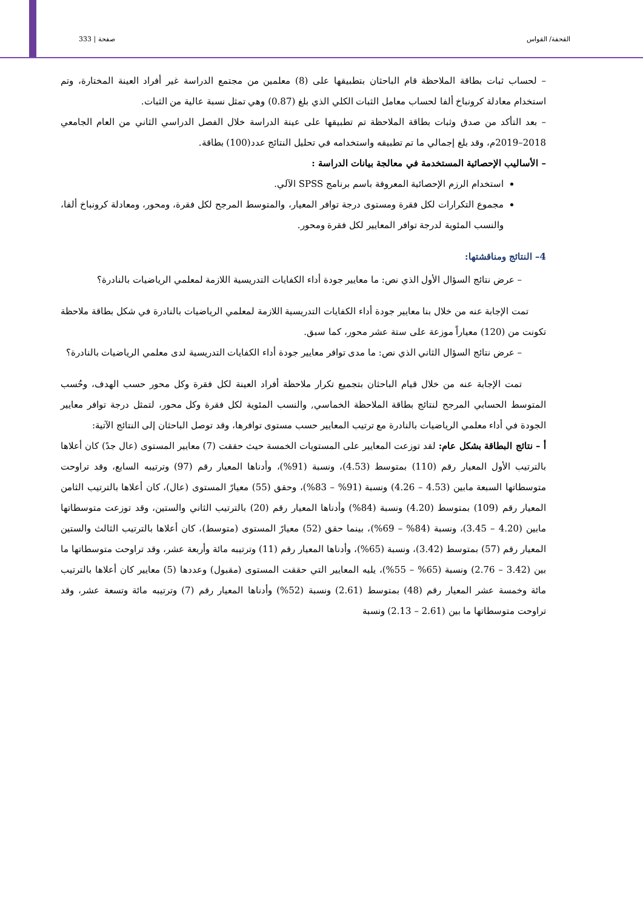القحفة/ القواس صفحة | 333
– لحساب ثبات بطاقة الملاحظة قام الباحثان بتطبيقها على (8) معلمين من مجتمع الدراسة غير أفراد العينة المختارة، وتم استخدام معادلة كرونباخ ألفا لحساب معامل الثبات الكلي الذي بلغ (0.87) وهي تمثل نسبة عالية من الثبات.
– بعد التأكد من صدق وثبات بطاقة الملاحظة تم تطبيقها على عينة الدراسة خلال الفصل الدراسي الثاني من العام الجامعي 2018–2019م، وقد بلغ إجمالي ما تم تطبيقه واستخدامه في تحليل النتائج عدد(100) بطاقة.
– الأساليب الإحصائية المستخدمة في معالجة بيانات الدراسة :
استخدام الرزم الإحصائية المعروفة باسم برنامج SPSS الآلي.
مجموع التكرارات لكل فقرة ومستوى درجة توافر المعيار، والمتوسط المرجح لكل فقرة، ومحور، ومعادلة كرونباخ ألفا، والنسب المئوية لدرجة توافر المعايير لكل فقرة ومحور.
4– النتائج ومناقشتها:
– عرض نتائج السؤال الأول الذي نص: ما معايير جودة أداء الكفايات التدريسية اللازمة لمعلمي الرياضيات بالنادرة؟
تمت الإجابة عنه من خلال بنا معايير جودة أداء الكفايات التدريسية اللازمة لمعلمي الرياضيات بالنادرة في شكل بطاقة ملاحظة تكونت من (120) معياراً موزعة على ستة عشر محور، كما سبق.
– عرض نتائج السؤال الثاني الذي نص: ما مدى توافر معايير جودة أداء الكفايات التدريسية لدى معلمي الرياضيات بالنادرة؟
تمت الإجابة عنه من خلال قيام الباحثان بتجميع تكرار ملاحظة أفراد العينة لكل فقرة وكل محور حسب الهدف، وحُسب المتوسط الحسابي المرجح لنتائج بطاقة الملاحظة الخماسي, والنسب المئوية لكل فقرة وكل محور، لتمثل درجة توافر معايير الجودة في أداء معلمي الرياضيات بالنادرة مع ترتيب المعايير حسب مستوى توافرها، وقد توصل الباحثان إلى النتائج الآتية:
أ – نتائج البطاقة بشكل عام: لقد توزعت المعايير على المستويات الخمسة حيث حققت (7) معايير المستوى (عال جدً) كان أعلاها بالترتيب الأول المعيار رقم (110) بمتوسط (4.53)، ونسبة (91%)، وأدناها المعيار رقم (97) وترتيبه السابع، وقد تراوحت متوسطاتها السبعة مابين (4.53 – 4.26) ونسبة (91% – 83%)، وحقق (55) معيارً المستوى (عال)، كان أعلاها بالترتيب الثامن المعيار رقم (109) بمتوسط (4.20) ونسبة (84%) وأدناها المعيار رقم (20) بالترتيب الثاني والستين، وقد توزعت متوسطاتها مابين (4.20 – 3.45)، ونسبة (84% – 69%)، بينما حقق (52) معيارً المستوى (متوسط)، كان أعلاها بالترتيب الثالث والستين المعيار رقم (57) بمتوسط (3.42)، ونسبة (65%)، وأدناها المعيار رقم (11) وترتيبه مائة وأربعة عشر، وقد تراوحت متوسطاتها ما بين (3.42 – 2.76) ونسبة (65% – 55%)، يليه المعايير التي حققت المستوى (مقبول) وعددها (5) معايير كان أعلاها بالترتيب مائة وخمسة عشر المعيار رقم (48) بمتوسط (2.61) ونسبة (52%) وأدناها المعيار رقم (7) وترتيبه مائة وتسعة عشر، وقد تراوحت متوسطاتها ما بين (2.61 – 2.13) ونسبة